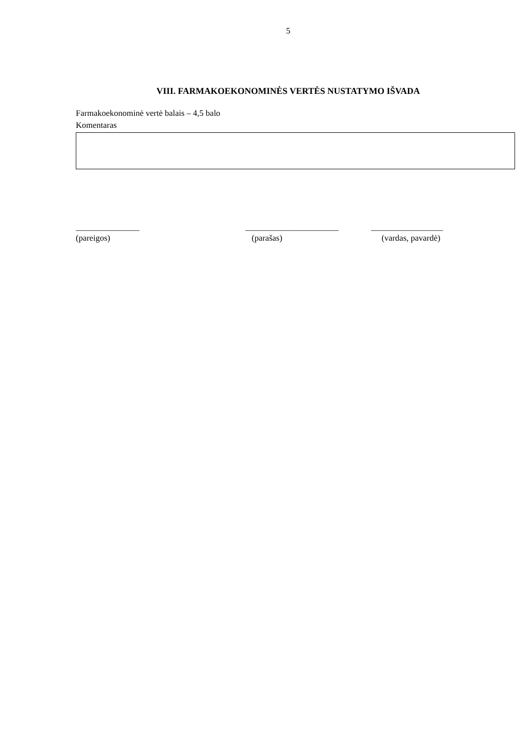5
VIII. FARMAKOEKONOMINĖS VERTĖS NUSTATYMO IŠVADA
Farmakoekonominė vertė balais – 4,5 balo
Komentaras
_______________
(pareigos)
______________________
(parašas)
_________________
(vardas, pavardė)